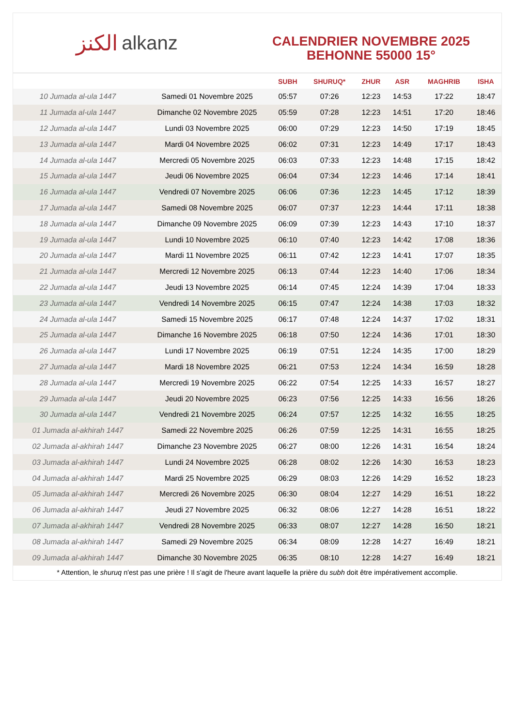الكنز alkanz
CALENDRIER NOVEMBRE 2025
BEHONNE 55000 15°
| | | SUBH | SHURUQ* | ZHUR | ASR | MAGHRIB | ISHA |
| --- | --- | --- | --- | --- | --- | --- | --- |
| 10 Jumada al-ula 1447 | Samedi 01 Novembre 2025 | 05:57 | 07:26 | 12:23 | 14:53 | 17:22 | 18:47 |
| 11 Jumada al-ula 1447 | Dimanche 02 Novembre 2025 | 05:59 | 07:28 | 12:23 | 14:51 | 17:20 | 18:46 |
| 12 Jumada al-ula 1447 | Lundi 03 Novembre 2025 | 06:00 | 07:29 | 12:23 | 14:50 | 17:19 | 18:45 |
| 13 Jumada al-ula 1447 | Mardi 04 Novembre 2025 | 06:02 | 07:31 | 12:23 | 14:49 | 17:17 | 18:43 |
| 14 Jumada al-ula 1447 | Mercredi 05 Novembre 2025 | 06:03 | 07:33 | 12:23 | 14:48 | 17:15 | 18:42 |
| 15 Jumada al-ula 1447 | Jeudi 06 Novembre 2025 | 06:04 | 07:34 | 12:23 | 14:46 | 17:14 | 18:41 |
| 16 Jumada al-ula 1447 | Vendredi 07 Novembre 2025 | 06:06 | 07:36 | 12:23 | 14:45 | 17:12 | 18:39 |
| 17 Jumada al-ula 1447 | Samedi 08 Novembre 2025 | 06:07 | 07:37 | 12:23 | 14:44 | 17:11 | 18:38 |
| 18 Jumada al-ula 1447 | Dimanche 09 Novembre 2025 | 06:09 | 07:39 | 12:23 | 14:43 | 17:10 | 18:37 |
| 19 Jumada al-ula 1447 | Lundi 10 Novembre 2025 | 06:10 | 07:40 | 12:23 | 14:42 | 17:08 | 18:36 |
| 20 Jumada al-ula 1447 | Mardi 11 Novembre 2025 | 06:11 | 07:42 | 12:23 | 14:41 | 17:07 | 18:35 |
| 21 Jumada al-ula 1447 | Mercredi 12 Novembre 2025 | 06:13 | 07:44 | 12:23 | 14:40 | 17:06 | 18:34 |
| 22 Jumada al-ula 1447 | Jeudi 13 Novembre 2025 | 06:14 | 07:45 | 12:24 | 14:39 | 17:04 | 18:33 |
| 23 Jumada al-ula 1447 | Vendredi 14 Novembre 2025 | 06:15 | 07:47 | 12:24 | 14:38 | 17:03 | 18:32 |
| 24 Jumada al-ula 1447 | Samedi 15 Novembre 2025 | 06:17 | 07:48 | 12:24 | 14:37 | 17:02 | 18:31 |
| 25 Jumada al-ula 1447 | Dimanche 16 Novembre 2025 | 06:18 | 07:50 | 12:24 | 14:36 | 17:01 | 18:30 |
| 26 Jumada al-ula 1447 | Lundi 17 Novembre 2025 | 06:19 | 07:51 | 12:24 | 14:35 | 17:00 | 18:29 |
| 27 Jumada al-ula 1447 | Mardi 18 Novembre 2025 | 06:21 | 07:53 | 12:24 | 14:34 | 16:59 | 18:28 |
| 28 Jumada al-ula 1447 | Mercredi 19 Novembre 2025 | 06:22 | 07:54 | 12:25 | 14:33 | 16:57 | 18:27 |
| 29 Jumada al-ula 1447 | Jeudi 20 Novembre 2025 | 06:23 | 07:56 | 12:25 | 14:33 | 16:56 | 18:26 |
| 30 Jumada al-ula 1447 | Vendredi 21 Novembre 2025 | 06:24 | 07:57 | 12:25 | 14:32 | 16:55 | 18:25 |
| 01 Jumada al-akhirah 1447 | Samedi 22 Novembre 2025 | 06:26 | 07:59 | 12:25 | 14:31 | 16:55 | 18:25 |
| 02 Jumada al-akhirah 1447 | Dimanche 23 Novembre 2025 | 06:27 | 08:00 | 12:26 | 14:31 | 16:54 | 18:24 |
| 03 Jumada al-akhirah 1447 | Lundi 24 Novembre 2025 | 06:28 | 08:02 | 12:26 | 14:30 | 16:53 | 18:23 |
| 04 Jumada al-akhirah 1447 | Mardi 25 Novembre 2025 | 06:29 | 08:03 | 12:26 | 14:29 | 16:52 | 18:23 |
| 05 Jumada al-akhirah 1447 | Mercredi 26 Novembre 2025 | 06:30 | 08:04 | 12:27 | 14:29 | 16:51 | 18:22 |
| 06 Jumada al-akhirah 1447 | Jeudi 27 Novembre 2025 | 06:32 | 08:06 | 12:27 | 14:28 | 16:51 | 18:22 |
| 07 Jumada al-akhirah 1447 | Vendredi 28 Novembre 2025 | 06:33 | 08:07 | 12:27 | 14:28 | 16:50 | 18:21 |
| 08 Jumada al-akhirah 1447 | Samedi 29 Novembre 2025 | 06:34 | 08:09 | 12:28 | 14:27 | 16:49 | 18:21 |
| 09 Jumada al-akhirah 1447 | Dimanche 30 Novembre 2025 | 06:35 | 08:10 | 12:28 | 14:27 | 16:49 | 18:21 |
* Attention, le shuruq n'est pas une prière ! Il s'agit de l'heure avant laquelle la prière du subh doit être impérativement accomplie.